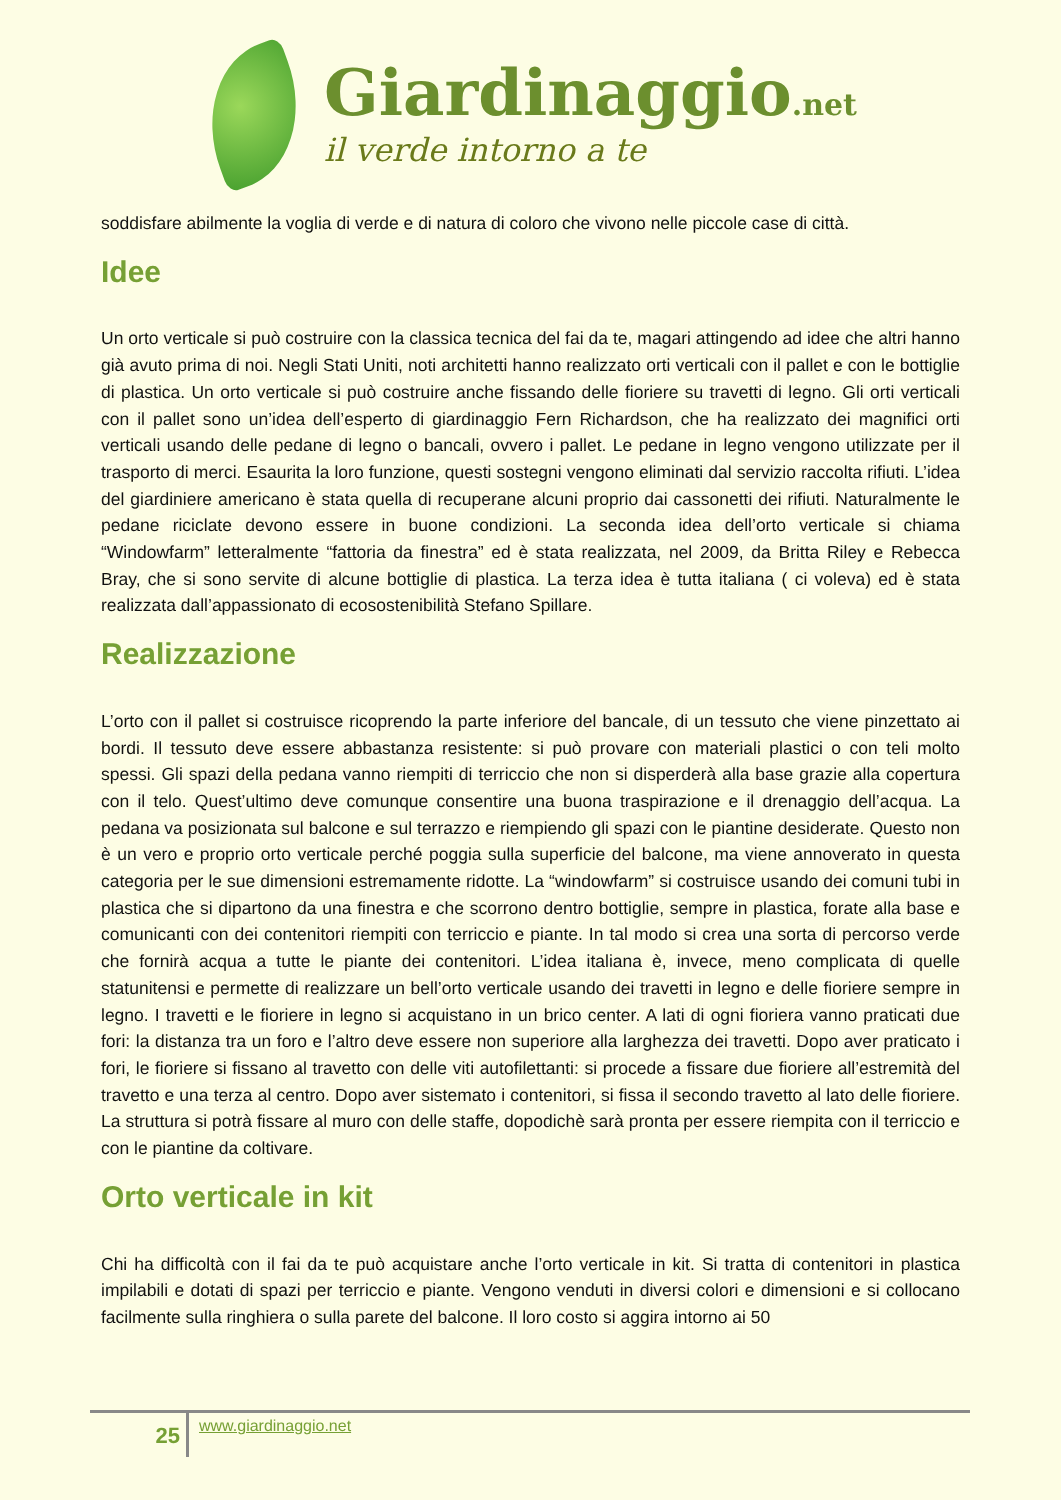Giardinaggio.net
il verde intorno a te
soddisfare abilmente la voglia di verde e di natura di coloro che vivono nelle piccole case di città.
Idee
Un orto verticale si può costruire con la classica tecnica del fai da te, magari attingendo ad idee che altri hanno già avuto prima di noi. Negli Stati Uniti, noti architetti hanno realizzato orti verticali con il pallet e con le bottiglie di plastica. Un orto verticale si può costruire anche fissando delle fioriere su travetti di legno. Gli orti verticali con il pallet sono un’idea dell’esperto di giardinaggio Fern Richardson, che ha realizzato dei magnifici orti verticali usando delle pedane di legno o bancali, ovvero i pallet. Le pedane in legno vengono utilizzate per il trasporto di merci. Esaurita la loro funzione, questi sostegni vengono eliminati dal servizio raccolta rifiuti. L’idea del giardiniere americano è stata quella di recuperane alcuni proprio dai cassonetti dei rifiuti. Naturalmente le pedane riciclate devono essere in buone condizioni. La seconda idea dell’orto verticale si chiama “Windowfarm” letteralmente “fattoria da finestra” ed è stata realizzata, nel 2009, da Britta Riley e Rebecca Bray, che si sono servite di alcune bottiglie di plastica. La terza idea è tutta italiana ( ci voleva) ed è stata realizzata dall’appassionato di ecosostenibilità Stefano Spillare.
Realizzazione
L’orto con il pallet si costruisce ricoprendo la parte inferiore del bancale, di un tessuto che viene pinzettato ai bordi. Il tessuto deve essere abbastanza resistente: si può provare con materiali plastici o con teli molto spessi. Gli spazi della pedana vanno riempiti di terriccio che non si disperderà alla base grazie alla copertura con il telo. Quest’ultimo deve comunque consentire una buona traspirazione e il drenaggio dell’acqua. La pedana va posizionata sul balcone e sul terrazzo e riempiendo gli spazi con le piantine desiderate. Questo non è un vero e proprio orto verticale perché poggia sulla superficie del balcone, ma viene annoverato in questa categoria per le sue dimensioni estremamente ridotte. La “windowfarm” si costruisce usando dei comuni tubi in plastica che si dipartono da una finestra e che scorrono dentro bottiglie, sempre in plastica, forate alla base e comunicanti con dei contenitori riempiti con terriccio e piante. In tal modo si crea una sorta di percorso verde che fornirà acqua a tutte le piante dei contenitori. L’idea italiana è, invece, meno complicata di quelle statunitensi e permette di realizzare un bell’orto verticale usando dei travetti in legno e delle fioriere sempre in legno. I travetti e le fioriere in legno si acquistano in un brico center. A lati di ogni fioriera vanno praticati due fori: la distanza tra un foro e l’altro deve essere non superiore alla larghezza dei travetti. Dopo aver praticato i fori, le fioriere si fissano al travetto con delle viti autofilettanti: si procede a fissare due fioriere all’estremità del travetto e una terza al centro. Dopo aver sistemato i contenitori, si fissa il secondo travetto al lato delle fioriere. La struttura si potrà fissare al muro con delle staffe, dopodichè sarà pronta per essere riempita con il terriccio e con le piantine da coltivare.
Orto verticale in kit
Chi ha difficoltà con il fai da te può acquistare anche l’orto verticale in kit. Si tratta di contenitori in plastica impilabili e dotati di spazi per terriccio e piante. Vengono venduti in diversi colori e dimensioni e si collocano facilmente sulla ringhiera o sulla parete del balcone. Il loro costo si aggira intorno ai 50
25
www.giardinaggio.net